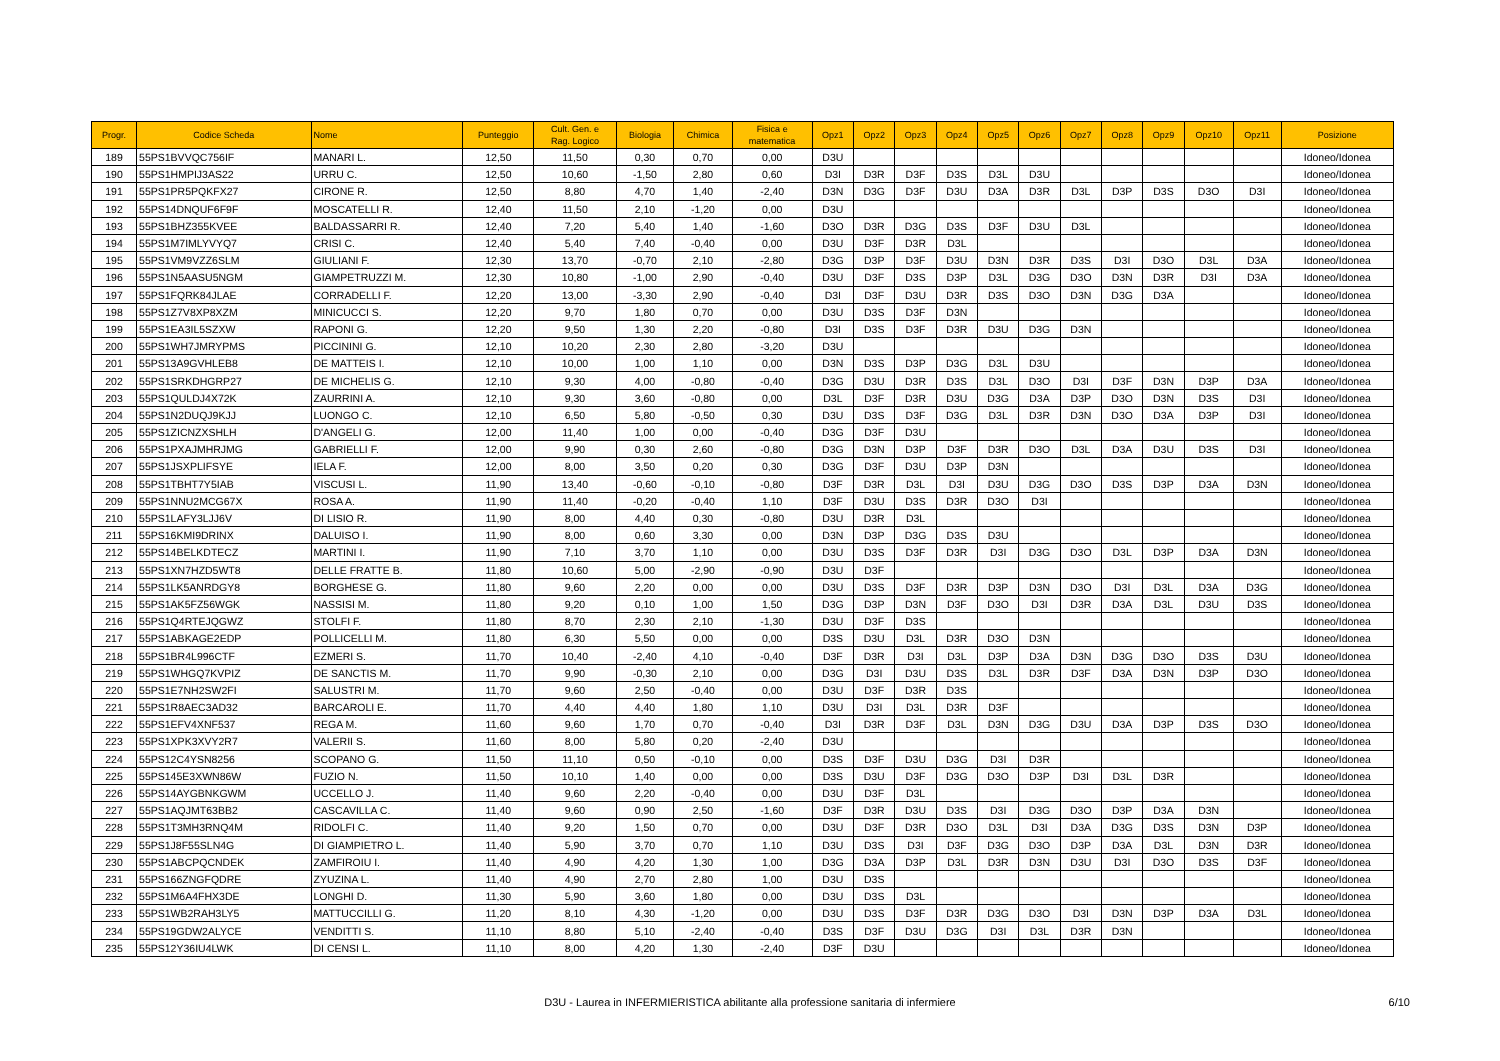| Progr. | Codice Scheda | Nome | Punteggio | Cult. Gen. e Rag. Logico | Biologia | Chimica | Fisica e matematica | Opz1 | Opz2 | Opz3 | Opz4 | Opz5 | Opz6 | Opz7 | Opz8 | Opz9 | Opz10 | Opz11 | Posizione |
| --- | --- | --- | --- | --- | --- | --- | --- | --- | --- | --- | --- | --- | --- | --- | --- | --- | --- | --- | --- |
| 189 | 55PS1BVVQC756IF | MANARI L. | 12,50 | 11,50 | 0,30 | 0,70 | 0,00 | D3U | | | | | | | | | | | Idoneo/Idonea |
| 190 | 55PS1HMPIJ3AS22 | URRU C. | 12,50 | 10,60 | -1,50 | 2,80 | 0,60 | D3I | D3R | D3F | D3S | D3L | D3U | | | | | | Idoneo/Idonea |
| 191 | 55PS1PR5PQKFX27 | CIRONE R. | 12,50 | 8,80 | 4,70 | 1,40 | -2,40 | D3N | D3G | D3F | D3U | D3A | D3R | D3L | D3P | D3S | D3O | D3I | Idoneo/Idonea |
| 192 | 55PS14DNQUF6F9F | MOSCATELLI R. | 12,40 | 11,50 | 2,10 | -1,20 | 0,00 | D3U | | | | | | | | | | | Idoneo/Idonea |
| 193 | 55PS1BHZ355KVEE | BALDASSARRI R. | 12,40 | 7,20 | 5,40 | 1,40 | -1,60 | D3O | D3R | D3G | D3S | D3F | D3U | D3L | | | | | Idoneo/Idonea |
| 194 | 55PS1M7IMLYVYQ7 | CRISI C. | 12,40 | 5,40 | 7,40 | -0,40 | 0,00 | D3U | D3F | D3R | D3L | | | | | | | | Idoneo/Idonea |
| 195 | 55PS1VM9VZZ6SLM | GIULIANI F. | 12,30 | 13,70 | -0,70 | 2,10 | -2,80 | D3G | D3P | D3F | D3U | D3N | D3R | D3S | D3I | D3O | D3L | D3A | Idoneo/Idonea |
| 196 | 55PS1N5AASU5NGM | GIAMPETRUZZI M. | 12,30 | 10,80 | -1,00 | 2,90 | -0,40 | D3U | D3F | D3S | D3P | D3L | D3G | D3O | D3N | D3R | D3I | D3A | Idoneo/Idonea |
| 197 | 55PS1FQRK84JLAE | CORRADELLI F. | 12,20 | 13,00 | -3,30 | 2,90 | -0,40 | D3I | D3F | D3U | D3R | D3S | D3O | D3N | D3G | D3A | | | Idoneo/Idonea |
| 198 | 55PS1Z7V8XP8XZM | MINICUCCI S. | 12,20 | 9,70 | 1,80 | 0,70 | 0,00 | D3U | D3S | D3F | D3N | | | | | | | | Idoneo/Idonea |
| 199 | 55PS1EA3IL5SZXW | RAPONI G. | 12,20 | 9,50 | 1,30 | 2,20 | -0,80 | D3I | D3S | D3F | D3R | D3U | D3G | D3N | | | | | Idoneo/Idonea |
| 200 | 55PS1WH7JMRYPMS | PICCININI G. | 12,10 | 10,20 | 2,30 | 2,80 | -3,20 | D3U | | | | | | | | | | | Idoneo/Idonea |
| 201 | 55PS13A9GVHLEB8 | DE MATTEIS I. | 12,10 | 10,00 | 1,00 | 1,10 | 0,00 | D3N | D3S | D3P | D3G | D3L | D3U | | | | | | Idoneo/Idonea |
| 202 | 55PS1SRKDHGRP27 | DE MICHELIS G. | 12,10 | 9,30 | 4,00 | -0,80 | -0,40 | D3G | D3U | D3R | D3S | D3L | D3O | D3I | D3F | D3N | D3P | D3A | Idoneo/Idonea |
| 203 | 55PS1QULDJ4X72K | ZAURRINI A. | 12,10 | 9,30 | 3,60 | -0,80 | 0,00 | D3L | D3F | D3R | D3U | D3G | D3A | D3P | D3O | D3N | D3S | D3I | Idoneo/Idonea |
| 204 | 55PS1N2DUQJ9KJJ | LUONGO C. | 12,10 | 6,50 | 5,80 | -0,50 | 0,30 | D3U | D3S | D3F | D3G | D3L | D3R | D3N | D3O | D3A | D3P | D3I | Idoneo/Idonea |
| 205 | 55PS1ZICNZXSHLH | D'ANGELI G. | 12,00 | 11,40 | 1,00 | 0,00 | -0,40 | D3G | D3F | D3U | | | | | | | | | Idoneo/Idonea |
| 206 | 55PS1PXAJMHRJMG | GABRIELLI F. | 12,00 | 9,90 | 0,30 | 2,60 | -0,80 | D3G | D3N | D3P | D3F | D3R | D3O | D3L | D3A | D3U | D3S | D3I | Idoneo/Idonea |
| 207 | 55PS1JSXPLIFSYE | IELA F. | 12,00 | 8,00 | 3,50 | 0,20 | 0,30 | D3G | D3F | D3U | D3P | D3N | | | | | | | Idoneo/Idonea |
| 208 | 55PS1TBHT7Y5IAB | VISCUSI L. | 11,90 | 13,40 | -0,60 | -0,10 | -0,80 | D3F | D3R | D3L | D3I | D3U | D3G | D3O | D3S | D3P | D3A | D3N | Idoneo/Idonea |
| 209 | 55PS1NNU2MCG67X | ROSA A. | 11,90 | 11,40 | -0,20 | -0,40 | 1,10 | D3F | D3U | D3S | D3R | D3O | D3I | | | | | | Idoneo/Idonea |
| 210 | 55PS1LAFY3LJJ6V | DI LISIO R. | 11,90 | 8,00 | 4,40 | 0,30 | -0,80 | D3U | D3R | D3L | | | | | | | | | Idoneo/Idonea |
| 211 | 55PS16KMI9DRINX | DALUISO I. | 11,90 | 8,00 | 0,60 | 3,30 | 0,00 | D3N | D3P | D3G | D3S | D3U | | | | | | | Idoneo/Idonea |
| 212 | 55PS14BELKDTECZ | MARTINI I. | 11,90 | 7,10 | 3,70 | 1,10 | 0,00 | D3U | D3S | D3F | D3R | D3I | D3G | D3O | D3L | D3P | D3A | D3N | Idoneo/Idonea |
| 213 | 55PS1XN7HZD5WT8 | DELLE FRATTE B. | 11,80 | 10,60 | 5,00 | -2,90 | -0,90 | D3U | D3F | | | | | | | | | | Idoneo/Idonea |
| 214 | 55PS1LK5ANRDGY8 | BORGHESE G. | 11,80 | 9,60 | 2,20 | 0,00 | 0,00 | D3U | D3S | D3F | D3R | D3P | D3N | D3O | D3I | D3L | D3A | D3G | Idoneo/Idonea |
| 215 | 55PS1AK5FZ56WGK | NASSISI M. | 11,80 | 9,20 | 0,10 | 1,00 | 1,50 | D3G | D3P | D3N | D3F | D3O | D3I | D3R | D3A | D3L | D3U | D3S | Idoneo/Idonea |
| 216 | 55PS1Q4RTEJQGWZ | STOLFI F. | 11,80 | 8,70 | 2,30 | 2,10 | -1,30 | D3U | D3F | D3S | | | | | | | | | Idoneo/Idonea |
| 217 | 55PS1ABKAGE2EDP | POLLICELLI M. | 11,80 | 6,30 | 5,50 | 0,00 | 0,00 | D3S | D3U | D3L | D3R | D3O | D3N | | | | | | Idoneo/Idonea |
| 218 | 55PS1BR4L996CTF | EZMERI S. | 11,70 | 10,40 | -2,40 | 4,10 | -0,40 | D3F | D3R | D3I | D3L | D3P | D3A | D3N | D3G | D3O | D3S | D3U | Idoneo/Idonea |
| 219 | 55PS1WHGQ7KVPIZ | DE SANCTIS M. | 11,70 | 9,90 | -0,30 | 2,10 | 0,00 | D3G | D3I | D3U | D3S | D3L | D3R | D3F | D3A | D3N | D3P | D3O | Idoneo/Idonea |
| 220 | 55PS1E7NH2SW2FI | SALUSTRI M. | 11,70 | 9,60 | 2,50 | -0,40 | 0,00 | D3U | D3F | D3R | D3S | | | | | | | | Idoneo/Idonea |
| 221 | 55PS1R8AEC3AD32 | BARCAROLI E. | 11,70 | 4,40 | 4,40 | 1,80 | 1,10 | D3U | D3I | D3L | D3R | D3F | | | | | | | Idoneo/Idonea |
| 222 | 55PS1EFV4XNF537 | REGA M. | 11,60 | 9,60 | 1,70 | 0,70 | -0,40 | D3I | D3R | D3F | D3L | D3N | D3G | D3U | D3A | D3P | D3S | D3O | Idoneo/Idonea |
| 223 | 55PS1XPK3XVY2R7 | VALERII S. | 11,60 | 8,00 | 5,80 | 0,20 | -2,40 | D3U | | | | | | | | | | | Idoneo/Idonea |
| 224 | 55PS12C4YSN8256 | SCOPANO G. | 11,50 | 11,10 | 0,50 | -0,10 | 0,00 | D3S | D3F | D3U | D3G | D3I | D3R | | | | | | Idoneo/Idonea |
| 225 | 55PS145E3XWN86W | FUZIO N. | 11,50 | 10,10 | 1,40 | 0,00 | 0,00 | D3S | D3U | D3F | D3G | D3O | D3P | D3I | D3L | D3R | | | Idoneo/Idonea |
| 226 | 55PS14AYGBNKGWM | UCCELLO J. | 11,40 | 9,60 | 2,20 | -0,40 | 0,00 | D3U | D3F | D3L | | | | | | | | | Idoneo/Idonea |
| 227 | 55PS1AQJMT63BB2 | CASCAVILLA C. | 11,40 | 9,60 | 0,90 | 2,50 | -1,60 | D3F | D3R | D3U | D3S | D3I | D3G | D3O | D3P | D3A | D3N | | Idoneo/Idonea |
| 228 | 55PS1T3MH3RNQ4M | RIDOLFI C. | 11,40 | 9,20 | 1,50 | 0,70 | 0,00 | D3U | D3F | D3R | D3O | D3L | D3I | D3A | D3G | D3S | D3N | D3P | Idoneo/Idonea |
| 229 | 55PS1J8F55SLN4G | DI GIAMPIETRO L. | 11,40 | 5,90 | 3,70 | 0,70 | 1,10 | D3U | D3S | D3I | D3F | D3G | D3O | D3P | D3A | D3L | D3N | D3R | Idoneo/Idonea |
| 230 | 55PS1ABCPQCNDEK | ZAMFIROIU I. | 11,40 | 4,90 | 4,20 | 1,30 | 1,00 | D3G | D3A | D3P | D3L | D3R | D3N | D3U | D3I | D3O | D3S | D3F | Idoneo/Idonea |
| 231 | 55PS166ZNGFQDRE | ZYUZINA L. | 11,40 | 4,90 | 2,70 | 2,80 | 1,00 | D3U | D3S | | | | | | | | | | Idoneo/Idonea |
| 232 | 55PS1M6A4FHX3DE | LONGHI D. | 11,30 | 5,90 | 3,60 | 1,80 | 0,00 | D3U | D3S | D3L | | | | | | | | | Idoneo/Idonea |
| 233 | 55PS1WB2RAH3LY5 | MATTUCCILLI G. | 11,20 | 8,10 | 4,30 | -1,20 | 0,00 | D3U | D3S | D3F | D3R | D3G | D3O | D3I | D3N | D3P | D3A | D3L | Idoneo/Idonea |
| 234 | 55PS19GDW2ALYCE | VENDITTI S. | 11,10 | 8,80 | 5,10 | -2,40 | -0,40 | D3S | D3F | D3U | D3G | D3I | D3L | D3R | D3N | | | | Idoneo/Idonea |
| 235 | 55PS12Y36IU4LWK | DI CENSI L. | 11,10 | 8,00 | 4,20 | 1,30 | -2,40 | D3F | D3U | | | | | | | | | | Idoneo/Idonea |
D3U - Laurea in INFERMIERISTICA abilitante alla professione sanitaria di infermiere 6/10